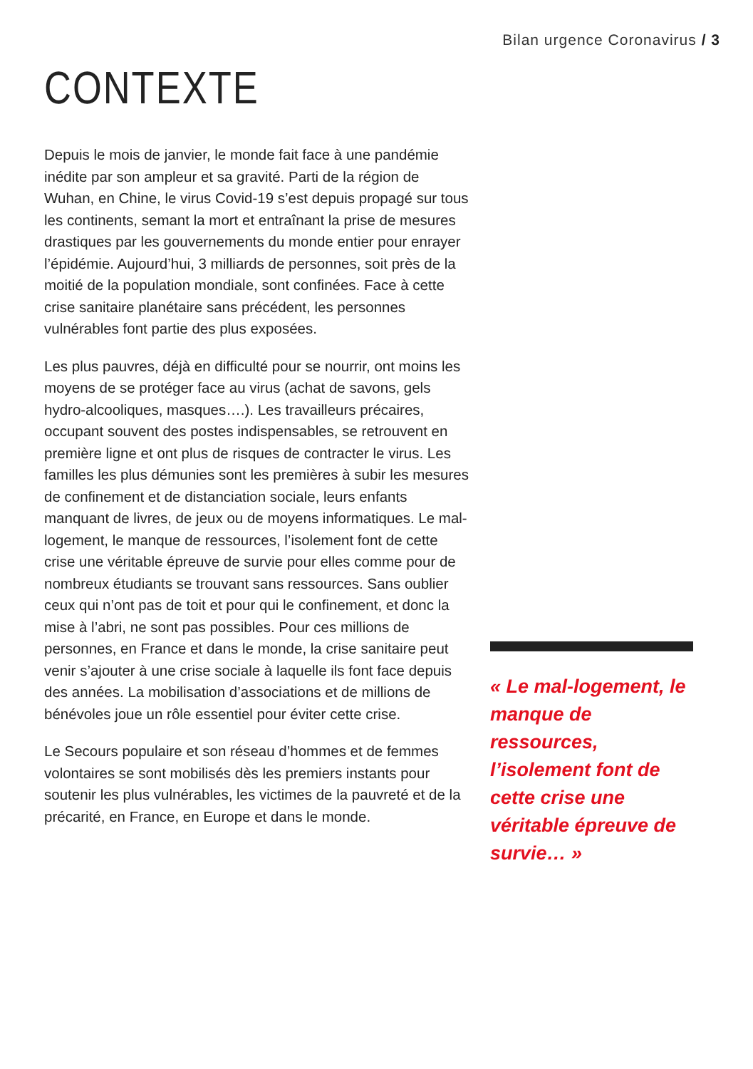Bilan urgence Coronavirus / 3
CONTEXTE
Depuis le mois de janvier, le monde fait face à une pandémie inédite par son ampleur et sa gravité. Parti de la région de Wuhan, en Chine, le virus Covid-19 s’est depuis propagé sur tous les continents, semant la mort et entraînant la prise de mesures drastiques par les gouvernements du monde entier pour enrayer l’épidémie. Aujourd’hui, 3 milliards de personnes, soit près de la moitié de la population mondiale, sont confinées. Face à cette crise sanitaire planétaire sans précédent, les personnes vulnérables font partie des plus exposées.
Les plus pauvres, déjà en difficulté pour se nourrir, ont moins les moyens de se protéger face au virus (achat de savons, gels hydro-alcooliques, masques….). Les travailleurs précaires, occupant souvent des postes indispensables, se retrouvent en première ligne et ont plus de risques de contracter le virus. Les familles les plus démunies sont les premières à subir les mesures de confinement et de distanciation sociale, leurs enfants manquant de livres, de jeux ou de moyens informatiques. Le mal-logement, le manque de ressources, l’isolement font de cette crise une véritable épreuve de survie pour elles comme pour de nombreux étudiants se trouvant sans ressources. Sans oublier ceux qui n’ont pas de toit et pour qui le confinement, et donc la mise à l’abri, ne sont pas possibles. Pour ces millions de personnes, en France et dans le monde, la crise sanitaire peut venir s’ajouter à une crise sociale à laquelle ils font face depuis des années. La mobilisation d’associations et de millions de bénévoles joue un rôle essentiel pour éviter cette crise.
Le Secours populaire et son réseau d’hommes et de femmes volontaires se sont mobilisés dès les premiers instants pour soutenir les plus vulnérables, les victimes de la pauvreté et de la précarité, en France, en Europe et dans le monde.
« Le mal-logement, le manque de ressources, l’isolement font de cette crise une véritable épreuve de survie… »